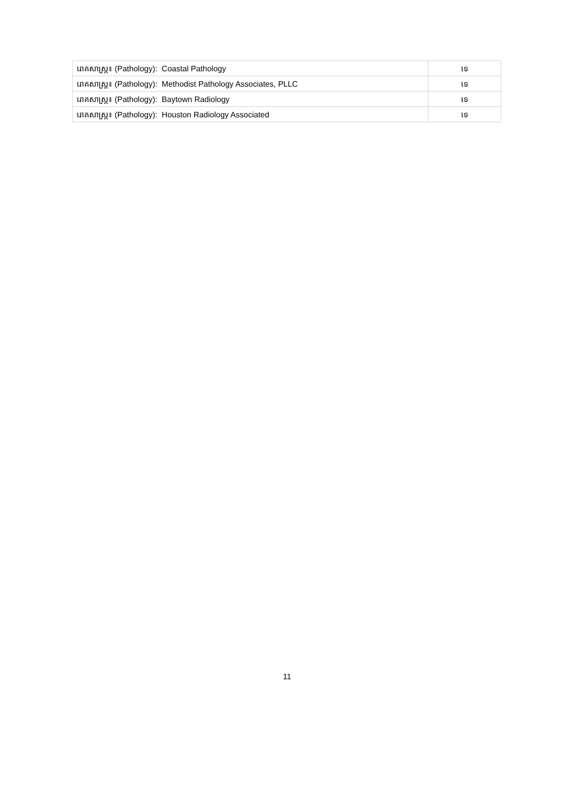| រោគសាស្ត្រ៖ (Pathology): Coastal Pathology | ទេ |
| រោគសាស្ត្រ៖ (Pathology): Methodist Pathology Associates, PLLC | ទេ |
| រោគសាស្ត្រ៖ (Pathology): Baytown Radiology | ទេ |
| រោគសាស្ត្រ៖ (Pathology): Houston Radiology Associated | ទេ |
11